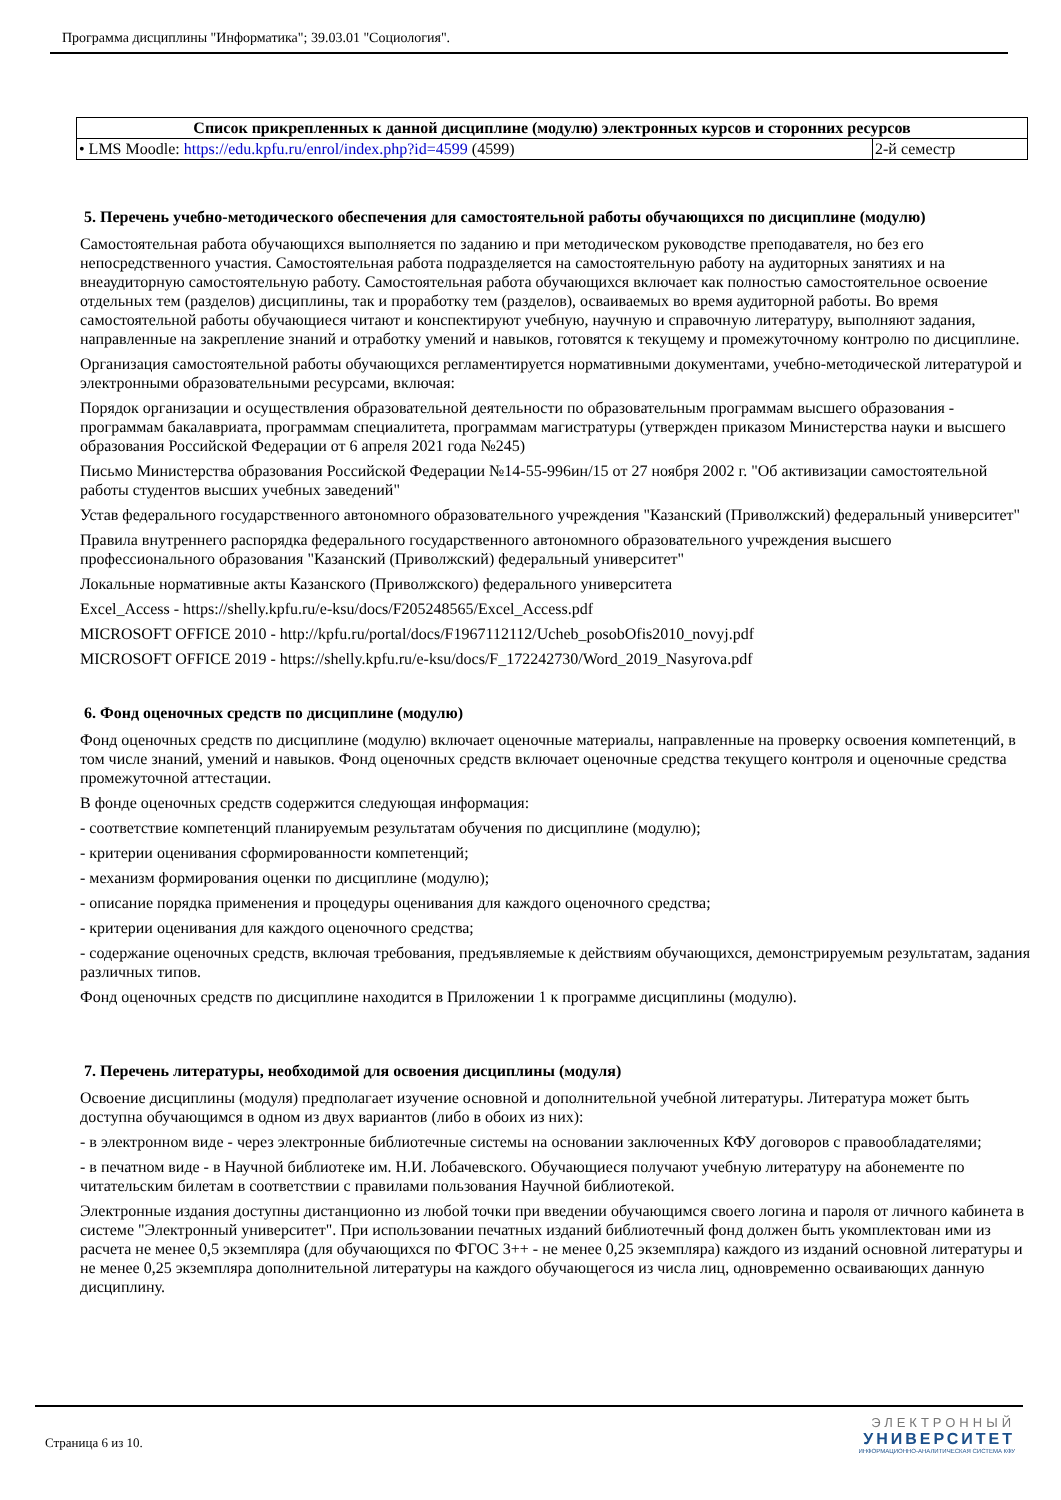Программа дисциплины "Информатика"; 39.03.01 "Социология".
| Список прикрепленных к данной дисциплине (модулю) электронных курсов и сторонних ресурсов | |
| --- | --- |
| • LMS Moodle: https://edu.kpfu.ru/enrol/index.php?id=4599 (4599) | 2-й семестр |
5. Перечень учебно-методического обеспечения для самостоятельной работы обучающихся по дисциплине (модулю)
Самостоятельная работа обучающихся выполняется по заданию и при методическом руководстве преподавателя, но без его непосредственного участия. Самостоятельная работа подразделяется на самостоятельную работу на аудиторных занятиях и на внеаудиторную самостоятельную работу. Самостоятельная работа обучающихся включает как полностью самостоятельное освоение отдельных тем (разделов) дисциплины, так и проработку тем (разделов), осваиваемых во время аудиторной работы. Во время самостоятельной работы обучающиеся читают и конспектируют учебную, научную и справочную литературу, выполняют задания, направленные на закрепление знаний и отработку умений и навыков, готовятся к текущему и промежуточному контролю по дисциплине.
Организация самостоятельной работы обучающихся регламентируется нормативными документами, учебно-методической литературой и электронными образовательными ресурсами, включая:
Порядок организации и осуществления образовательной деятельности по образовательным программам высшего образования - программам бакалавриата, программам специалитета, программам магистратуры (утвержден приказом Министерства науки и высшего образования Российской Федерации от 6 апреля 2021 года №245)
Письмо Министерства образования Российской Федерации №14-55-996ин/15 от 27 ноября 2002 г. "Об активизации самостоятельной работы студентов высших учебных заведений"
Устав федерального государственного автономного образовательного учреждения "Казанский (Приволжский) федеральный университет"
Правила внутреннего распорядка федерального государственного автономного образовательного учреждения высшего профессионального образования "Казанский (Приволжский) федеральный университет"
Локальные нормативные акты Казанского (Приволжского) федерального университета
Excel_Access - https://shelly.kpfu.ru/e-ksu/docs/F205248565/Excel_Access.pdf
MICROSOFT OFFICE 2010 - http://kpfu.ru/portal/docs/F1967112112/Ucheb_posobOfis2010_novyj.pdf
MICROSOFT OFFICE 2019 - https://shelly.kpfu.ru/e-ksu/docs/F_172242730/Word_2019_Nasyrova.pdf
6. Фонд оценочных средств по дисциплине (модулю)
Фонд оценочных средств по дисциплине (модулю) включает оценочные материалы, направленные на проверку освоения компетенций, в том числе знаний, умений и навыков. Фонд оценочных средств включает оценочные средства текущего контроля и оценочные средства промежуточной аттестации.
В фонде оценочных средств содержится следующая информация:
- соответствие компетенций планируемым результатам обучения по дисциплине (модулю);
- критерии оценивания сформированности компетенций;
- механизм формирования оценки по дисциплине (модулю);
- описание порядка применения и процедуры оценивания для каждого оценочного средства;
- критерии оценивания для каждого оценочного средства;
- содержание оценочных средств, включая требования, предъявляемые к действиям обучающихся, демонстрируемым результатам, задания различных типов.
Фонд оценочных средств по дисциплине находится в Приложении 1 к программе дисциплины (модулю).
7. Перечень литературы, необходимой для освоения дисциплины (модуля)
Освоение дисциплины (модуля) предполагает изучение основной и дополнительной учебной литературы. Литература может быть доступна обучающимся в одном из двух вариантов (либо в обоих из них):
- в электронном виде - через электронные библиотечные системы на основании заключенных КФУ договоров с правообладателями;
- в печатном виде - в Научной библиотеке им. Н.И. Лобачевского. Обучающиеся получают учебную литературу на абонементе по читательским билетам в соответствии с правилами пользования Научной библиотекой.
Электронные издания доступны дистанционно из любой точки при введении обучающимся своего логина и пароля от личного кабинета в системе "Электронный университет". При использовании печатных изданий библиотечный фонд должен быть укомплектован ими из расчета не менее 0,5 экземпляра (для обучающихся по ФГОС 3++ - не менее 0,25 экземпляра) каждого из изданий основной литературы и не менее 0,25 экземпляра дополнительной литературы на каждого обучающегося из числа лиц, одновременно осваивающих данную дисциплину.
Страница 6 из 10.
ЭЛЕКТРОННЫЙ
УНИВЕРСИТЕТ
ИНФОРМАЦИОННО-АНАЛИТИЧЕСКАЯ СИСТЕМА КФУ